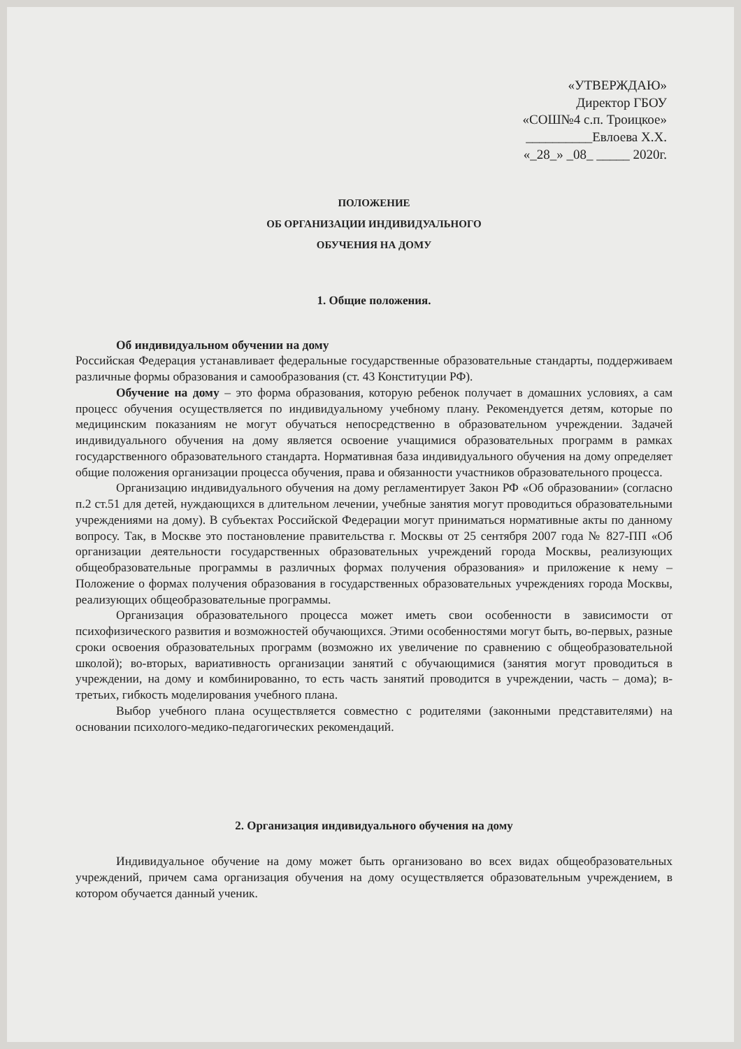«УТВЕРЖДАЮ»
Директор ГБОУ
«СОШ№4 с.п. Троицкое»
__________Евлоева Х.Х.
«_28_» _08_ _____ 2020г.
ПОЛОЖЕНИЕ
ОБ ОРГАНИЗАЦИИ ИНДИВИДУАЛЬНОГО
ОБУЧЕНИЯ НА ДОМУ
1. Общие положения.
Об индивидуальном обучении на дому
Российская Федерация устанавливает федеральные государственные образовательные стандарты, поддерживаем различные формы образования и самообразования (ст. 43 Конституции РФ).
Обучение на дому – это форма образования, которую ребенок получает в домашних условиях, а сам процесс обучения осуществляется по индивидуальному учебному плану. Рекомендуется детям, которые по медицинским показаниям не могут обучаться непосредственно в образовательном учреждении. Задачей индивидуального обучения на дому является освоение учащимися образовательных программ в рамках государственного образовательного стандарта. Нормативная база индивидуального обучения на дому определяет общие положения организации процесса обучения, права и обязанности участников образовательного процесса.
Организацию индивидуального обучения на дому регламентирует Закон РФ «Об образовании» (согласно п.2 ст.51 для детей, нуждающихся в длительном лечении, учебные занятия могут проводиться образовательными учреждениями на дому). В субъектах Российской Федерации могут приниматься нормативные акты по данному вопросу. Так, в Москве это постановление правительства г. Москвы от 25 сентября 2007 года № 827-ПП «Об организации деятельности государственных образовательных учреждений города Москвы, реализующих общеобразовательные программы в различных формах получения образования» и приложение к нему – Положение о формах получения образования в государственных образовательных учреждениях города Москвы, реализующих общеобразовательные программы.
Организация образовательного процесса может иметь свои особенности в зависимости от психофизического развития и возможностей обучающихся. Этими особенностями могут быть, во-первых, разные сроки освоения образовательных программ (возможно их увеличение по сравнению с общеобразовательной школой); во-вторых, вариативность организации занятий с обучающимися (занятия могут проводиться в учреждении, на дому и комбинированно, то есть часть занятий проводится в учреждении, часть – дома); в-третьих, гибкость моделирования учебного плана.
Выбор учебного плана осуществляется совместно с родителями (законными представителями) на основании психолого-медико-педагогических рекомендаций.
2. Организация индивидуального обучения на дому
Индивидуальное обучение на дому может быть организовано во всех видах общеобразовательных учреждений, причем сама организация обучения на дому осуществляется образовательным учреждением, в котором обучается данный ученик.